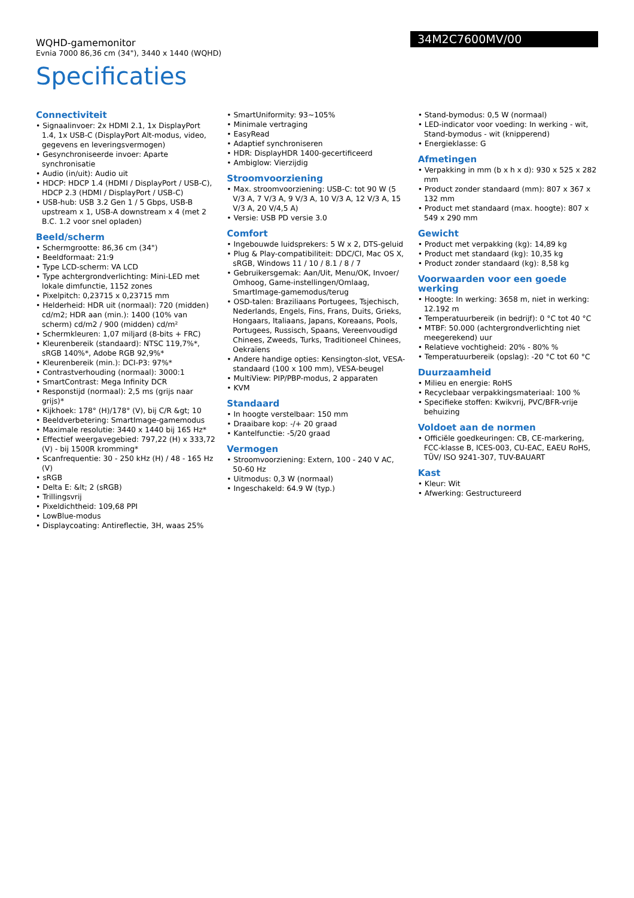WQHD-gamemonitor
Evnia 7000 86,36 cm (34"), 3440 x 1440 (WQHD)
34M2C7600MV/00
Specificaties
Connectiviteit
• Signaalinvoer: 2x HDMI 2.1, 1x DisplayPort 1.4, 1x USB-C (DisplayPort Alt-modus, video, gegevens en leveringsvermogen)
• Gesynchroniseerde invoer: Aparte synchronisatie
• Audio (in/uit): Audio uit
• HDCP: HDCP 1.4 (HDMI / DisplayPort / USB-C), HDCP 2.3 (HDMI / DisplayPort / USB-C)
• USB-hub: USB 3.2 Gen 1 / 5 Gbps, USB-B upstream x 1, USB-A downstream x 4 (met 2 B.C. 1.2 voor snel opladen)
Beeld/scherm
• Schermgrootte: 86,36 cm (34")
• Beeldformaat: 21:9
• Type LCD-scherm: VA LCD
• Type achtergrondverlichting: Mini-LED met lokale dimfunctie, 1152 zones
• Pixelpitch: 0,23715 x 0,23715 mm
• Helderheid: HDR uit (normaal): 720 (midden) cd/m2; HDR aan (min.): 1400 (10% van scherm) cd/m2 / 900 (midden) cd/m²
• Schermkleuren: 1,07 miljard (8-bits + FRC)
• Kleurenbereik (standaard): NTSC 119,7%*, sRGB 140%*, Adobe RGB 92,9%*
• Kleurenbereik (min.): DCI-P3: 97%*
• Contrastverhouding (normaal): 3000:1
• SmartContrast: Mega Infinity DCR
• Responstijd (normaal): 2,5 ms (grijs naar grijs)*
• Kijkhoek: 178° (H)/178° (V), bij C/R &gt; 10
• Beeldverbetering: SmartImage-gamemodus
• Maximale resolutie: 3440 x 1440 bij 165 Hz*
• Effectief weergavegebied: 797,22 (H) x 333,72 (V) - bij 1500R kromming*
• Scanfrequentie: 30 - 250 kHz (H) / 48 - 165 Hz (V)
• sRGB
• Delta E: &lt; 2 (sRGB)
• Trillingsvrij
• Pixeldichtheid: 109,68 PPI
• LowBlue-modus
• Displaycoating: Antireflectie, 3H, waas 25%
• SmartUniformity: 93~105%
• Minimale vertraging
• EasyRead
• Adaptief synchroniseren
• HDR: DisplayHDR 1400-gecertificeerd
• Ambiglow: Vierzijdig
Stroomvoorziening
• Max. stroomvoorziening: USB-C: tot 90 W (5 V/3 A, 7 V/3 A, 9 V/3 A, 10 V/3 A, 12 V/3 A, 15 V/3 A, 20 V/4,5 A)
• Versie: USB PD versie 3.0
Comfort
• Ingebouwde luidsprekers: 5 W x 2, DTS-geluid
• Plug & Play-compatibiliteit: DDC/CI, Mac OS X, sRGB, Windows 11 / 10 / 8.1 / 8 / 7
• Gebruikersgemak: Aan/Uit, Menu/OK, Invoer/ Omhoog, Game-instellingen/Omlaag, SmartImage-gamemodus/terug
• OSD-talen: Braziliaans Portugees, Tsjechisch, Nederlands, Engels, Fins, Frans, Duits, Grieks, Hongaars, Italiaans, Japans, Koreaans, Pools, Portugees, Russisch, Spaans, Vereenvoudigd Chinees, Zweeds, Turks, Traditioneel Chinees, Oekraïens
• Andere handige opties: Kensington-slot, VESA-standaard (100 x 100 mm), VESA-beugel
• MultiView: PIP/PBP-modus, 2 apparaten
• KVM
Standaard
• In hoogte verstelbaar: 150 mm
• Draaibare kop: -/+ 20 graad
• Kantelfunctie: -5/20 graad
Vermogen
• Stroomvoorziening: Extern, 100 - 240 V AC, 50-60 Hz
• Uitmodus: 0,3 W (normaal)
• Ingeschakeld: 64.9 W (typ.)
• Stand-bymodus: 0,5 W (normaal)
• LED-indicator voor voeding: In werking - wit, Stand-bymodus - wit (knipperend)
• Energieklasse: G
Afmetingen
• Verpakking in mm (b x h x d): 930 x 525 x 282 mm
• Product zonder standaard (mm): 807 x 367 x 132 mm
• Product met standaard (max. hoogte): 807 x 549 x 290 mm
Gewicht
• Product met verpakking (kg): 14,89 kg
• Product met standaard (kg): 10,35 kg
• Product zonder standaard (kg): 8,58 kg
Voorwaarden voor een goede werking
• Hoogte: In werking: 3658 m, niet in werking: 12.192 m
• Temperatuurbereik (in bedrijf): 0 °C tot 40 °C
• MTBF: 50.000 (achtergrondverlichting niet meegerekend) uur
• Relatieve vochtigheid: 20% - 80% %
• Temperatuurbereik (opslag): -20 °C tot 60 °C
Duurzaamheid
• Milieu en energie: RoHS
• Recyclebaar verpakkingsmateriaal: 100 %
• Specifieke stoffen: Kwikvrij, PVC/BFR-vrije behuizing
Voldoet aan de normen
• Officiële goedkeuringen: CB, CE-markering, FCC-klasse B, ICES-003, CU-EAC, EAEU RoHS, TÜV/ ISO 9241-307, TUV-BAUART
Kast
• Kleur: Wit
• Afwerking: Gestructureerd